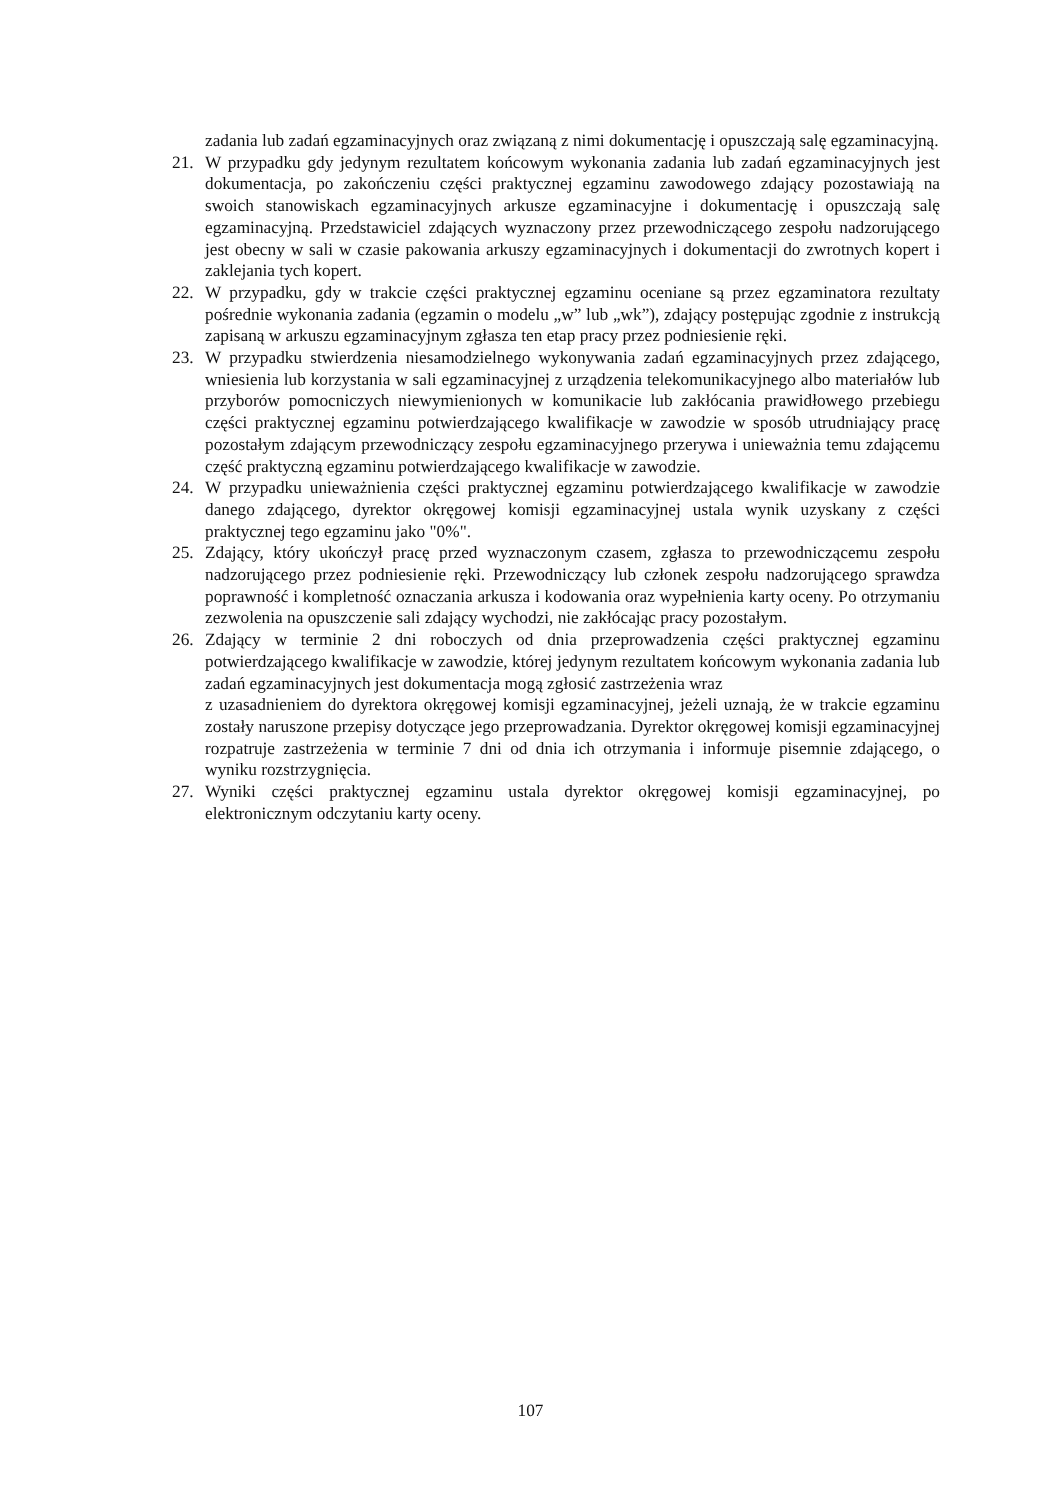zadania lub zadań egzaminacyjnych oraz związaną z nimi dokumentację i opuszczają salę egzaminacyjną.
21. W przypadku gdy jedynym rezultatem końcowym wykonania zadania lub zadań egzaminacyjnych jest dokumentacja, po zakończeniu części praktycznej egzaminu zawodowego zdający pozostawiają na swoich stanowiskach egzaminacyjnych arkusze egzaminacyjne i dokumentację i opuszczają salę egzaminacyjną. Przedstawiciel zdających wyznaczony przez przewodniczącego zespołu nadzorującego jest obecny w sali w czasie pakowania arkuszy egzaminacyjnych i dokumentacji do zwrotnych kopert i zaklejania tych kopert.
22. W przypadku, gdy w trakcie części praktycznej egzaminu oceniane są przez egzaminatora rezultaty pośrednie wykonania zadania (egzamin o modelu „w” lub „wk”), zdający postępując zgodnie z instrukcją zapisaną w arkuszu egzaminacyjnym zgłasza ten etap pracy przez podniesienie ręki.
23. W przypadku stwierdzenia niesamodzielnego wykonywania zadań egzaminacyjnych przez zdającego, wniesienia lub korzystania w sali egzaminacyjnej z urządzenia telekomunikacyjnego albo materiałów lub przyborów pomocniczych niewymienionych w komunikacie lub zakłócania prawidłowego przebiegu części praktycznej egzaminu potwierdzającego kwalifikacje w zawodzie w sposób utrudniający pracę pozostałym zdającym przewodniczący zespołu egzaminacyjnego przerywa i unieważnia temu zdającemu część praktyczną egzaminu potwierdzającego kwalifikacje w zawodzie.
24. W przypadku unieważnienia części praktycznej egzaminu potwierdzającego kwalifikacje w zawodzie danego zdającego, dyrektor okręgowej komisji egzaminacyjnej ustala wynik uzyskany z części praktycznej tego egzaminu jako "0%".
25. Zdający, który ukończył pracę przed wyznaczonym czasem, zgłasza to przewodniczącemu zespołu nadzorującego przez podniesienie ręki. Przewodniczący lub członek zespołu nadzorującego sprawdza poprawność i kompletność oznaczania arkusza i kodowania oraz wypełnienia karty oceny. Po otrzymaniu zezwolenia na opuszczenie sali zdający wychodzi, nie zakłócając pracy pozostałym.
26. Zdający w terminie 2 dni roboczych od dnia przeprowadzenia części praktycznej egzaminu potwierdzającego kwalifikacje w zawodzie, której jedynym rezultatem końcowym wykonania zadania lub zadań egzaminacyjnych jest dokumentacja mogą zgłosić zastrzeżenia wraz
z uzasadnieniem do dyrektora okręgowej komisji egzaminacyjnej, jeżeli uznają, że w trakcie egzaminu zostały naruszone przepisy dotyczące jego przeprowadzania. Dyrektor okręgowej komisji egzaminacyjnej rozpatruje zastrzeżenia w terminie 7 dni od dnia ich otrzymania i informuje pisemnie zdającego, o wyniku rozstrzygnięcia.
27. Wyniki części praktycznej egzaminu ustala dyrektor okręgowej komisji egzaminacyjnej, po elektronicznym odczytaniu karty oceny.
107